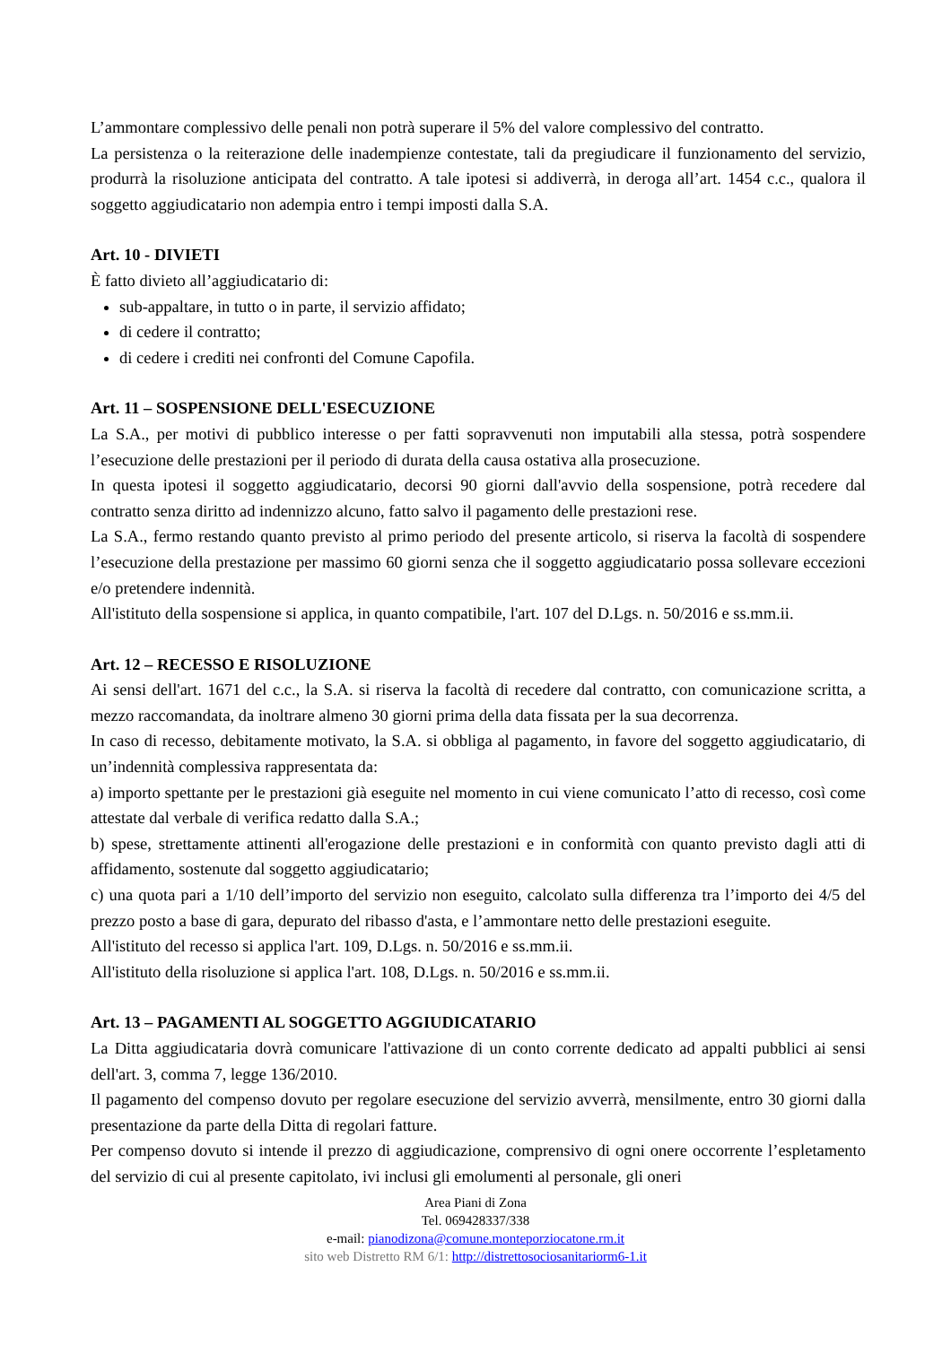L’ammontare complessivo delle penali non potrà superare il 5% del valore complessivo del contratto.
La persistenza o la reiterazione delle inadempienze contestate, tali da pregiudicare il funzionamento del servizio, produrrà la risoluzione anticipata del contratto. A tale ipotesi si addiverrà, in deroga all’art. 1454 c.c., qualora il soggetto aggiudicatario non adempia entro i tempi imposti dalla S.A.
Art. 10 - DIVIETI
È fatto divieto all’aggiudicatario di:
sub-appaltare, in tutto o in parte, il servizio affidato;
di cedere il contratto;
di cedere i crediti nei confronti del Comune Capofila.
Art. 11 – SOSPENSIONE DELL'ESECUZIONE
La S.A., per motivi di pubblico interesse o per fatti sopravvenuti non imputabili alla stessa, potrà sospendere l’esecuzione delle prestazioni per il periodo di durata della causa ostativa alla prosecuzione.
In questa ipotesi il soggetto aggiudicatario, decorsi 90 giorni dall'avvio della sospensione, potrà recedere dal contratto senza diritto ad indennizzo alcuno, fatto salvo il pagamento delle prestazioni rese.
La S.A., fermo restando quanto previsto al primo periodo del presente articolo, si riserva la facoltà di sospendere l’esecuzione della prestazione per massimo 60 giorni senza che il soggetto aggiudicatario possa sollevare eccezioni e/o pretendere indennità.
All'istituto della sospensione si applica, in quanto compatibile, l'art. 107 del D.Lgs. n. 50/2016 e ss.mm.ii.
Art. 12 – RECESSO E RISOLUZIONE
Ai sensi dell'art. 1671 del c.c., la S.A. si riserva la facoltà di recedere dal contratto, con comunicazione scritta, a mezzo raccomandata, da inoltrare almeno 30 giorni prima della data fissata per la sua decorrenza.
In caso di recesso, debitamente motivato, la S.A. si obbliga al pagamento, in favore del soggetto aggiudicatario, di un’indennità complessiva rappresentata da:
a) importo spettante per le prestazioni già eseguite nel momento in cui viene comunicato l’atto di recesso, così come attestate dal verbale di verifica redatto dalla S.A.;
b) spese, strettamente attinenti all'erogazione delle prestazioni e in conformità con quanto previsto dagli atti di affidamento, sostenute dal soggetto aggiudicatario;
c) una quota pari a 1/10 dell’importo del servizio non eseguito, calcolato sulla differenza tra l’importo dei 4/5 del prezzo posto a base di gara, depurato del ribasso d'asta, e l’ammontare netto delle prestazioni eseguite.
All'istituto del recesso si applica l'art. 109, D.Lgs. n. 50/2016 e ss.mm.ii.
All'istituto della risoluzione si applica l'art. 108, D.Lgs. n. 50/2016 e ss.mm.ii.
Art. 13 – PAGAMENTI AL SOGGETTO AGGIUDICATARIO
La Ditta aggiudicataria dovrà comunicare l'attivazione di un conto corrente dedicato ad appalti pubblici ai sensi dell'art. 3, comma 7, legge 136/2010.
Il pagamento del compenso dovuto per regolare esecuzione del servizio avverrà, mensilmente, entro 30 giorni dalla presentazione da parte della Ditta di regolari fatture.
Per compenso dovuto si intende il prezzo di aggiudicazione, comprensivo di ogni onere occorrente l’espletamento del servizio di cui al presente capitolato, ivi inclusi gli emolumenti al personale, gli oneri
Area Piani di Zona
Tel. 069428337/338
e-mail: pianodizona@comune.monteporziocatone.rm.it
sito web Distretto RM 6/1: http://distrettosociosanitariorm6-1.it